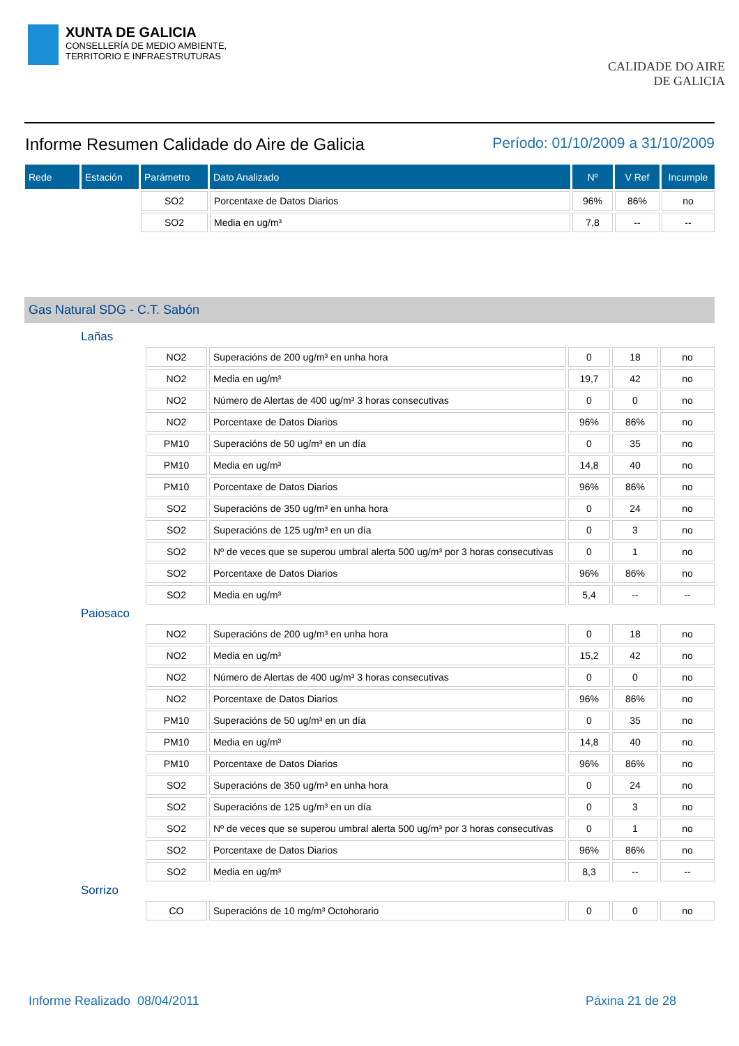XUNTA DE GALICIA
CONSELLERÍA DE MEDIO AMBIENTE,
TERRITORIO E INFRAESTRUTURAS
CALIDADE DO AIRE
DE GALICIA
Informe Resumen Calidade do Aire de Galicia
Período: 01/10/2009 a 31/10/2009
| Rede | Estación | Parámetro | Dato Analizado | Nº | V Ref | Incumple |
| --- | --- | --- | --- | --- | --- | --- |
| | | SO2 | Porcentaxe de Datos Diarios | 96% | 86% | no |
| | | SO2 | Media en ug/m³ | 7,8 | -- | -- |
Gas Natural SDG - C.T. Sabón
Lañas
| | NO2 | Superacións de 200 ug/m³ en unha hora | 0 | 18 | no |
| | NO2 | Media en ug/m³ | 19,7 | 42 | no |
| | NO2 | Número de Alertas de 400 ug/m³ 3 horas consecutivas | 0 | 0 | no |
| | NO2 | Porcentaxe de Datos Diarios | 96% | 86% | no |
| | PM10 | Superacións de 50 ug/m³ en un día | 0 | 35 | no |
| | PM10 | Media en ug/m³ | 14,8 | 40 | no |
| | PM10 | Porcentaxe de Datos Diarios | 96% | 86% | no |
| | SO2 | Superacións de 350 ug/m³ en unha hora | 0 | 24 | no |
| | SO2 | Superacións de 125 ug/m³ en un día | 0 | 3 | no |
| | SO2 | Nº de veces que se superou umbral alerta 500 ug/m³ por 3 horas consecutivas | 0 | 1 | no |
| | SO2 | Porcentaxe de Datos Diarios | 96% | 86% | no |
| | SO2 | Media en ug/m³ | 5,4 | -- | -- |
Paiosaco
| | NO2 | Superacións de 200 ug/m³ en unha hora | 0 | 18 | no |
| | NO2 | Media en ug/m³ | 15,2 | 42 | no |
| | NO2 | Número de Alertas de 400 ug/m³ 3 horas consecutivas | 0 | 0 | no |
| | NO2 | Porcentaxe de Datos Diarios | 96% | 86% | no |
| | PM10 | Superacións de 50 ug/m³ en un día | 0 | 35 | no |
| | PM10 | Media en ug/m³ | 14,8 | 40 | no |
| | PM10 | Porcentaxe de Datos Diarios | 96% | 86% | no |
| | SO2 | Superacións de 350 ug/m³ en unha hora | 0 | 24 | no |
| | SO2 | Superacións de 125 ug/m³ en un día | 0 | 3 | no |
| | SO2 | Nº de veces que se superou umbral alerta 500 ug/m³ por 3 horas consecutivas | 0 | 1 | no |
| | SO2 | Porcentaxe de Datos Diarios | 96% | 86% | no |
| | SO2 | Media en ug/m³ | 8,3 | -- | -- |
Sorrizo
| | CO | Superacións de 10 mg/m³ Octohorario | 0 | 0 | no |
Informe Realizado 08/04/2011 Páxina 21 de 28